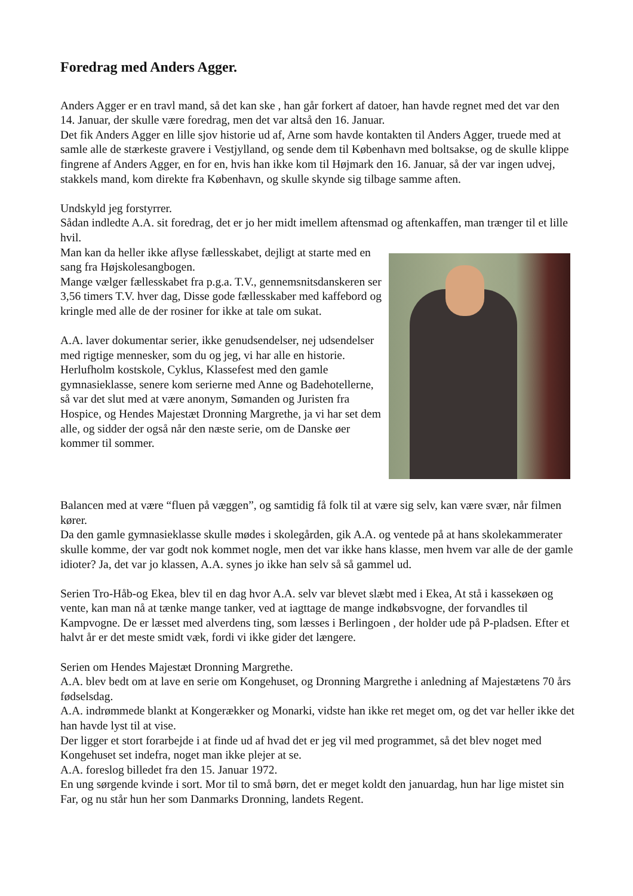Foredrag med Anders Agger.
Anders Agger er en travl mand, så det kan ske , han går forkert af datoer, han havde regnet med det var den 14. Januar, der skulle være foredrag, men det var altså den 16. Januar.
Det fik Anders Agger en lille sjov historie ud af, Arne som havde kontakten til Anders Agger, truede med at samle alle de stærkeste gravere i Vestjylland, og sende dem til København med boltsakse, og de skulle klippe fingrene af Anders Agger, en for en, hvis han ikke kom til Højmark den 16. Januar, så der var ingen udvej, stakkels mand, kom direkte fra København, og skulle skynde sig tilbage samme aften.
Undskyld jeg forstyrrer.
Sådan indledte A.A. sit foredrag, det er jo her midt imellem aftensmad og aftenkaffen, man trænger til et lille hvil.
Man kan da heller ikke aflyse fællesskabet, dejligt at starte med en sang fra Højskolesangbogen.
Mange vælger fællesskabet fra p.g.a. T.V., gennemsnitsdanskeren ser 3,56 timers T.V. hver dag, Disse gode fællesskaber med kaffebord og kringle med alle de der rosiner for ikke at tale om sukat.
A.A. laver dokumentar serier, ikke genudsendelser, nej udsendelser med rigtige mennesker, som du og jeg, vi har alle en historie.
Herlufholm kostskole, Cyklus, Klassefest med den gamle gymnasieklasse, senere kom serierne med Anne og Badehotellerne, så var det slut med at være anonym, Sømanden og Juristen fra Hospice, og Hendes Majestæt Dronning Margrethe, ja vi har set dem alle, og sidder der også når den næste serie, om de Danske øer kommer til sommer.
Balancen med at være “fluen på væggen”, og samtidig få folk til at være sig selv, kan være svær, når filmen kører.
Da den gamle gymnasieklasse skulle mødes i skolegården, gik A.A. og ventede på at hans skolekammerater skulle komme, der var godt nok kommet nogle, men det var ikke hans klasse, men hvem var alle de der gamle idioter? Ja, det var jo klassen, A.A. synes jo ikke han selv så så gammel ud.
Serien Tro-Håb-og Ekea, blev til en dag hvor A.A. selv var blevet slæbt med i Ekea, At stå i kassekøen og vente, kan man nå at tænke mange tanker, ved at iagttage de mange indkøbsvogne, der forvandles til Kampvogne. De er læsset med alverdens ting, som læsses i Berlingoen , der holder ude på P-pladsen. Efter et halvt år er det meste smidt væk, fordi vi ikke gider det længere.
Serien om Hendes Majestæt Dronning Margrethe.
A.A. blev bedt om at lave en serie om Kongehuset, og Dronning Margrethe i anledning af Majestætens 70 års fødselsdag.
A.A. indrømmede blankt at Kongerækker og Monarki, vidste han ikke ret meget om, og det var heller ikke det han havde lyst til at vise.
Der ligger et stort forarbejde i at finde ud af hvad det er jeg vil med programmet, så det blev noget med Kongehuset set indefra, noget man ikke plejer at se.
A.A. foreslog billedet fra den 15. Januar 1972.
En ung sørgende kvinde i sort. Mor til to små børn, det er meget koldt den januardag, hun har lige mistet sin Far, og nu står hun her som Danmarks Dronning, landets Regent.